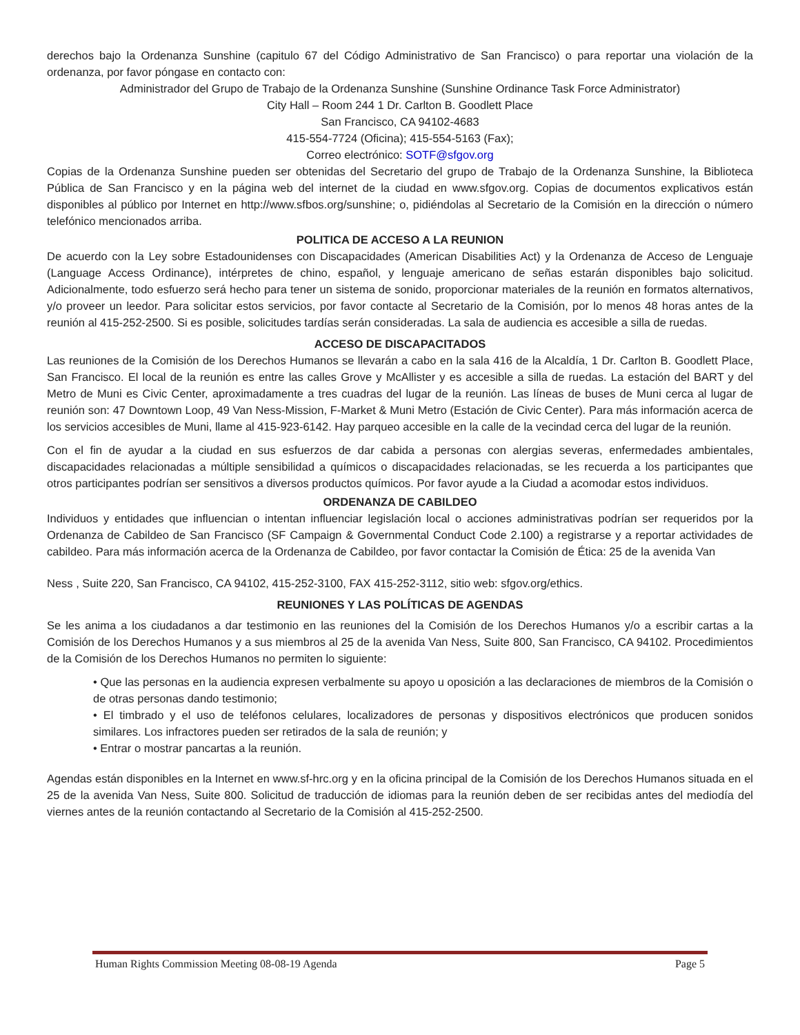derechos bajo la Ordenanza Sunshine (capitulo 67 del Código Administrativo de San Francisco) o para reportar una violación de la ordenanza, por favor póngase en contacto con:
Administrador del Grupo de Trabajo de la Ordenanza Sunshine (Sunshine Ordinance Task Force Administrator)
City Hall – Room 244 1 Dr. Carlton B. Goodlett Place
San Francisco, CA 94102-4683
415-554-7724 (Oficina); 415-554-5163 (Fax);
Correo electrónico: SOTF@sfgov.org
Copias de la Ordenanza Sunshine pueden ser obtenidas del Secretario del grupo de Trabajo de la Ordenanza Sunshine, la Biblioteca Pública de San Francisco y en la página web del internet de la ciudad en www.sfgov.org. Copias de documentos explicativos están disponibles al público por Internet en http://www.sfbos.org/sunshine; o, pidiéndolas al Secretario de la Comisión en la dirección o número telefónico mencionados arriba.
POLITICA DE ACCESO A LA REUNION
De acuerdo con la Ley sobre Estadounidenses con Discapacidades (American Disabilities Act) y la Ordenanza de Acceso de Lenguaje (Language Access Ordinance), intérpretes de chino, español, y lenguaje americano de señas estarán disponibles bajo solicitud. Adicionalmente, todo esfuerzo será hecho para tener un sistema de sonido, proporcionar materiales de la reunión en formatos alternativos, y/o proveer un leedor. Para solicitar estos servicios, por favor contacte al Secretario de la Comisión, por lo menos 48 horas antes de la reunión al 415-252-2500. Si es posible, solicitudes tardías serán consideradas. La sala de audiencia es accesible a silla de ruedas.
ACCESO DE DISCAPACITADOS
Las reuniones de la Comisión de los Derechos Humanos se llevarán a cabo en la sala 416 de la Alcaldía, 1 Dr. Carlton B. Goodlett Place, San Francisco. El local de la reunión es entre las calles Grove y McAllister y es accesible a silla de ruedas. La estación del BART y del Metro de Muni es Civic Center, aproximadamente a tres cuadras del lugar de la reunión. Las líneas de buses de Muni cerca al lugar de reunión son: 47 Downtown Loop, 49 Van Ness-Mission, F-Market & Muni Metro (Estación de Civic Center). Para más información acerca de los servicios accesibles de Muni, llame al 415-923-6142. Hay parqueo accesible en la calle de la vecindad cerca del lugar de la reunión.
Con el fin de ayudar a la ciudad en sus esfuerzos de dar cabida a personas con alergias severas, enfermedades ambientales, discapacidades relacionadas a múltiple sensibilidad a químicos o discapacidades relacionadas, se les recuerda a los participantes que otros participantes podrían ser sensitivos a diversos productos químicos. Por favor ayude a la Ciudad a acomodar estos individuos.
ORDENANZA DE CABILDEO
Individuos y entidades que influencian o intentan influenciar legislación local o acciones administrativas podrían ser requeridos por la Ordenanza de Cabildeo de San Francisco (SF Campaign & Governmental Conduct Code 2.100) a registrarse y a reportar actividades de cabildeo. Para más información acerca de la Ordenanza de Cabildeo, por favor contactar la Comisión de Ética: 25 de la avenida Van
Ness , Suite 220, San Francisco, CA 94102, 415-252-3100, FAX 415-252-3112, sitio web: sfgov.org/ethics.
REUNIONES Y LAS POLÍTICAS DE AGENDAS
Se les anima a los ciudadanos a dar testimonio en las reuniones del la Comisión de los Derechos Humanos y/o a escribir cartas a la Comisión de los Derechos Humanos y a sus miembros al 25 de la avenida Van Ness, Suite 800, San Francisco, CA 94102. Procedimientos de la Comisión de los Derechos Humanos no permiten lo siguiente:
• Que las personas en la audiencia expresen verbalmente su apoyo u oposición a las declaraciones de miembros de la Comisión o de otras personas dando testimonio;
• El timbrado y el uso de teléfonos celulares, localizadores de personas y dispositivos electrónicos que producen sonidos similares. Los infractores pueden ser retirados de la sala de reunión; y
• Entrar o mostrar pancartas a la reunión.
Agendas están disponibles en la Internet en www.sf-hrc.org y en la oficina principal de la Comisión de los Derechos Humanos situada en el 25 de la avenida Van Ness, Suite 800. Solicitud de traducción de idiomas para la reunión deben de ser recibidas antes del mediodía del viernes antes de la reunión contactando al Secretario de la Comisión al 415-252-2500.
Human Rights Commission Meeting 08-08-19 Agenda Page 5